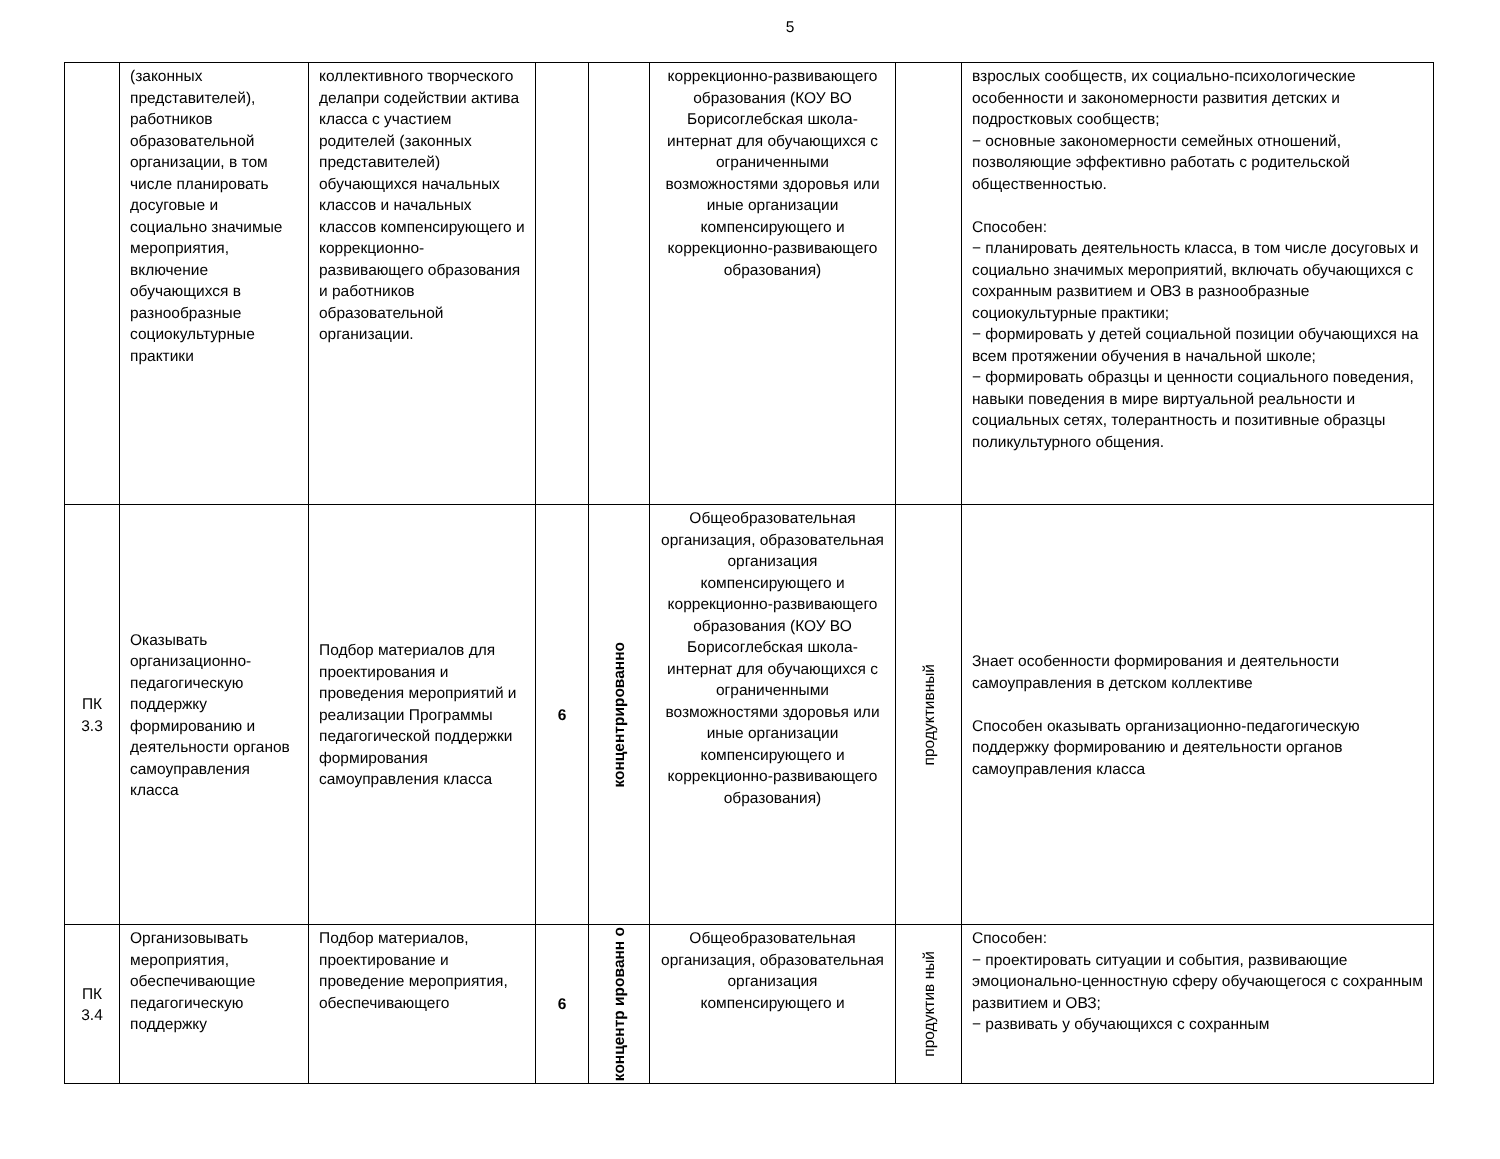5
| | (законных представителей), работников образовательной организации, в том числе планировать досуговые и социально значимые мероприятия, включение обучающихся в разнообразные социокультурные практики | коллективного творческого делапри содействии актива класса с участием родителей (законных представителей) обучающихся начальных классов и начальных классов компенсирующего и коррекционно-развивающего образования и работников образовательной организации. | | | коррекционно-развивающего образования (КОУ ВО Борисоглебская школа-интернат для обучающихся с ограниченными возможностями здоровья или иные организации компенсирующего и коррекционно-развивающего образования) | | взрослых сообществ, их социально-психологические особенности и закономерности развития детских и подростковых сообществ; − основные закономерности семейных отношений, позволяющие эффективно работать с родительской общественностью. Способен: − планировать деятельность класса, в том числе досуговых и социально значимых мероприятий, включать обучающихся с сохранным развитием и ОВЗ в разнообразные социокультурные практики; − формировать у детей социальной позиции обучающихся на всем протяжении обучения в начальной школе; − формировать образцы и ценности социального поведения, навыки поведения в мире виртуальной реальности и социальных сетях, толерантность и позитивные образцы поликультурного общения. |
| ПК 3.3 | Оказывать организационно-педагогическую поддержку формированию и деятельности органов самоуправления класса | Подбор материалов для проектирования и проведения мероприятий и реализации Программы педагогической поддержки формирования самоуправления класса | 6 | концентрированно | Общеобразовательная организация, образовательная организация компенсирующего и коррекционно-развивающего образования (КОУ ВО Борисоглебская школа-интернат для обучающихся с ограниченными возможностями здоровья или иные организации компенсирующего и коррекционно-развивающего образования) | продуктивный | Знает особенности формирования и деятельности самоуправления в детском коллективе Способен оказывать организационно-педагогическую поддержку формированию и деятельности органов самоуправления класса |
| ПК 3.4 | Организовывать мероприятия, обеспечивающие педагогическую поддержку | Подбор материалов, проектирование и проведение мероприятия, обеспечивающего | 6 | концентр ированн о | Общеобразовательная организация, образовательная организация компенсирующего и | продуктив ный | Способен: − проектировать ситуации и события, развивающие эмоционально-ценностную сферу обучающегося с сохранным развитием и ОВЗ; − развивать у обучающихся с сохранным |